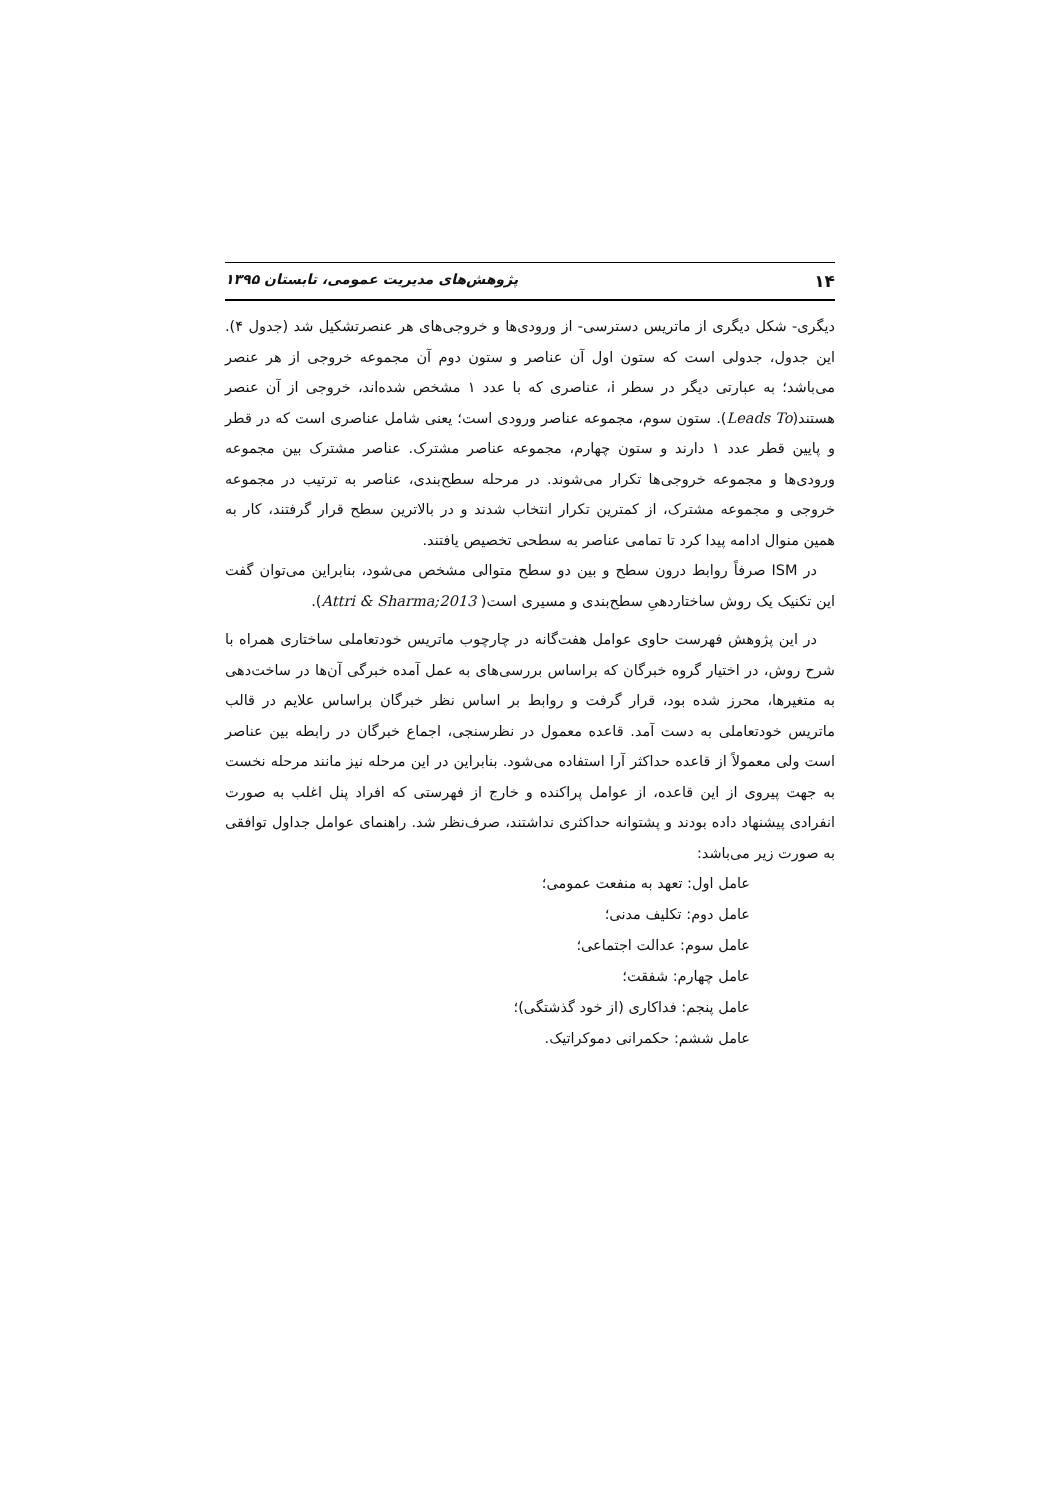۱۴ پژوهش‌های مدیریت عمومی، تابستان ۱۳۹۵
دیگری- شکل دیگری از ماتریس دسترسی- از ورودی‌ها و خروجی‌های هر عنصرتشکیل شد (جدول ۴). این جدول، جدولی است که ستون اول آن عناصر و ستون دوم آن مجموعه خروجی از هر عنصر می‌باشد؛ به عبارتی دیگر در سطر i، عناصری که با عدد ۱ مشخص شده‌اند، خروجی از آن عنصر هستند(Leads To). ستون سوم، مجموعه عناصر ورودی است؛ یعنی شامل عناصری است که در قطر و پایین قطر عدد ۱ دارند و ستون چهارم، مجموعه عناصر مشترک. عناصر مشترک بین مجموعه ورودی‌ها و مجموعه خروجی‌ها تکرار می‌شوند. در مرحله سطح‌بندی، عناصر به ترتیب در مجموعه خروجی و مجموعه مشترک، از کمترین تکرار انتخاب شدند و در بالاترین سطح قرار گرفتند، کار به همین منوال ادامه پیدا کرد تا تمامی عناصر به سطحی تخصیص یافتند.
در ISM صرفاً روابط درون سطح و بین دو سطح متوالی مشخص می‌شود، بنابراین می‌توان گفت این تکنیک یک روش ساختاردهیِ سطح‌بندی و مسیری است( Attri & Sharma;2013).
در این پژوهش فهرست حاوی عوامل هفت‌گانه در چارچوب ماتریس خودتعاملی ساختاری همراه با شرح روش، در اختیار گروه خبرگان که براساس بررسی‌های به عمل آمده خبرگی آن‌ها در ساخت‌دهی به متغیرها، محرز شده بود، قرار گرفت و روابط بر اساس نظر خبرگان براساس علایم در قالب ماتریس خودتعاملی به دست آمد. قاعده معمول در نظرسنجی، اجماع خبرگان در رابطه بین عناصر است ولی معمولاً از قاعده حداکثر آرا استفاده می‌شود. بنابراین در این مرحله نیز مانند مرحله نخست به جهت پیروی از این قاعده، از عوامل پراکنده و خارج از فهرستی که افراد پنل اغلب به صورت انفرادی پیشنهاد داده بودند و پشتوانه حداکثری نداشتند، صرف‌نظر شد. راهنمای عوامل جداول توافقی به صورت زیر می‌باشد:
عامل اول: تعهد به منفعت عمومی؛
عامل دوم: تکلیف مدنی؛
عامل سوم: عدالت اجتماعی؛
عامل چهارم: شفقت؛
عامل پنجم: فداکاری (از خود گذشتگی)؛
عامل ششم: حکمرانی دموکراتیک.